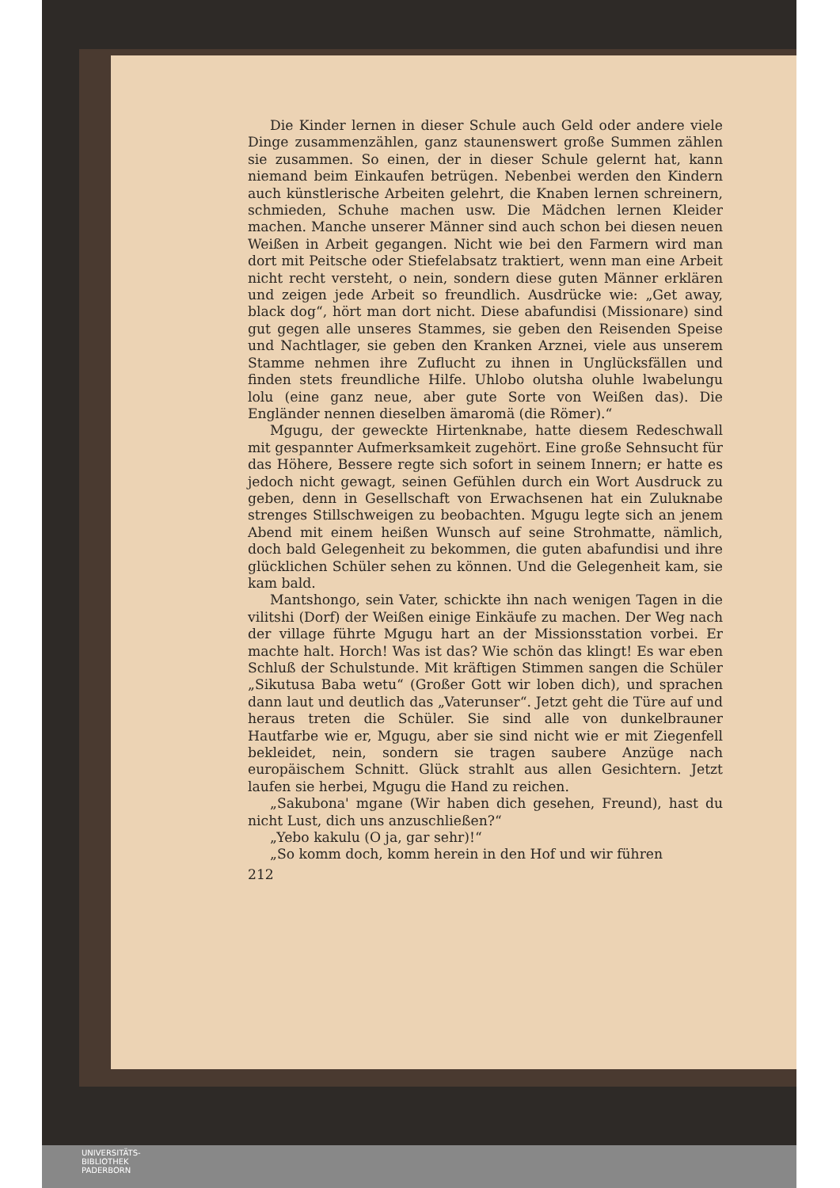Die Kinder lernen in dieser Schule auch Geld oder andere viele Dinge zusammenzählen, ganz staunenswert große Summen zählen sie zusammen. So einen, der in dieser Schule gelernt hat, kann niemand beim Einkaufen betrügen. Nebenbei werden den Kindern auch künstlerische Arbeiten gelehrt, die Knaben lernen schreinern, schmieden, Schuhe machen usw. Die Mädchen lernen Kleider machen. Manche unserer Männer sind auch schon bei diesen neuen Weißen in Arbeit gegangen. Nicht wie bei den Farmern wird man dort mit Peitsche oder Stiefelabsatz traktiert, wenn man eine Arbeit nicht recht versteht, o nein, sondern diese guten Männer erklären und zeigen jede Arbeit so freundlich. Ausdrücke wie: „Get away, black dog“, hört man dort nicht. Diese abafundisi (Missionare) sind gut gegen alle unseres Stammes, sie geben den Reisenden Speise und Nachtlager, sie geben den Kranken Arznei, viele aus unserem Stamme nehmen ihre Zuflucht zu ihnen in Unglücksfällen und finden stets freundliche Hilfe. Uhlobo olutsha oluhle lwabelungu lolu (eine ganz neue, aber gute Sorte von Weißen das). Die Engländer nennen dieselben ämaromä (die Römer).“
Mgugu, der geweckte Hirtenknabe, hatte diesem Redeschwall mit gespannter Aufmerksamkeit zugehört. Eine große Sehnsucht für das Höhere, Bessere regte sich sofort in seinem Innern; er hatte es jedoch nicht gewagt, seinen Gefühlen durch ein Wort Ausdruck zu geben, denn in Gesellschaft von Erwachsenen hat ein Zuluknabe strenges Stillschweigen zu beobachten. Mgugu legte sich an jenem Abend mit einem heißen Wunsch auf seine Strohmatte, nämlich, doch bald Gelegenheit zu bekommen, die guten abafundisi und ihre glücklichen Schüler sehen zu können. Und die Gelegenheit kam, sie kam bald.
Mantshongo, sein Vater, schickte ihn nach wenigen Tagen in die vilitshi (Dorf) der Weißen einige Einkäufe zu machen. Der Weg nach der village führte Mgugu hart an der Missionsstation vorbei. Er machte halt. Horch! Was ist das? Wie schön das klingt! Es war eben Schluß der Schulstunde. Mit kräftigen Stimmen sangen die Schüler „Sikutusa Baba wetu“ (Großer Gott wir loben dich), und sprachen dann laut und deutlich das „Vaterunser“. Jetzt geht die Türe auf und heraus treten die Schüler. Sie sind alle von dunkelbrauner Hautfarbe wie er, Mgugu, aber sie sind nicht wie er mit Ziegenfell bekleidet, nein, sondern sie tragen saubere Anzüge nach europäischem Schnitt. Glück strahlt aus allen Gesichtern. Jetzt laufen sie herbei, Mgugu die Hand zu reichen.
„Sakubona' mgane (Wir haben dich gesehen, Freund), hast du nicht Lust, dich uns anzuschließen?“
„Yebo kakulu (O ja, gar sehr)!“
„So komm doch, komm herein in den Hof und wir führen
212
UNIVERSITÄTS-
BIBLIOTHEK
PADERBORN